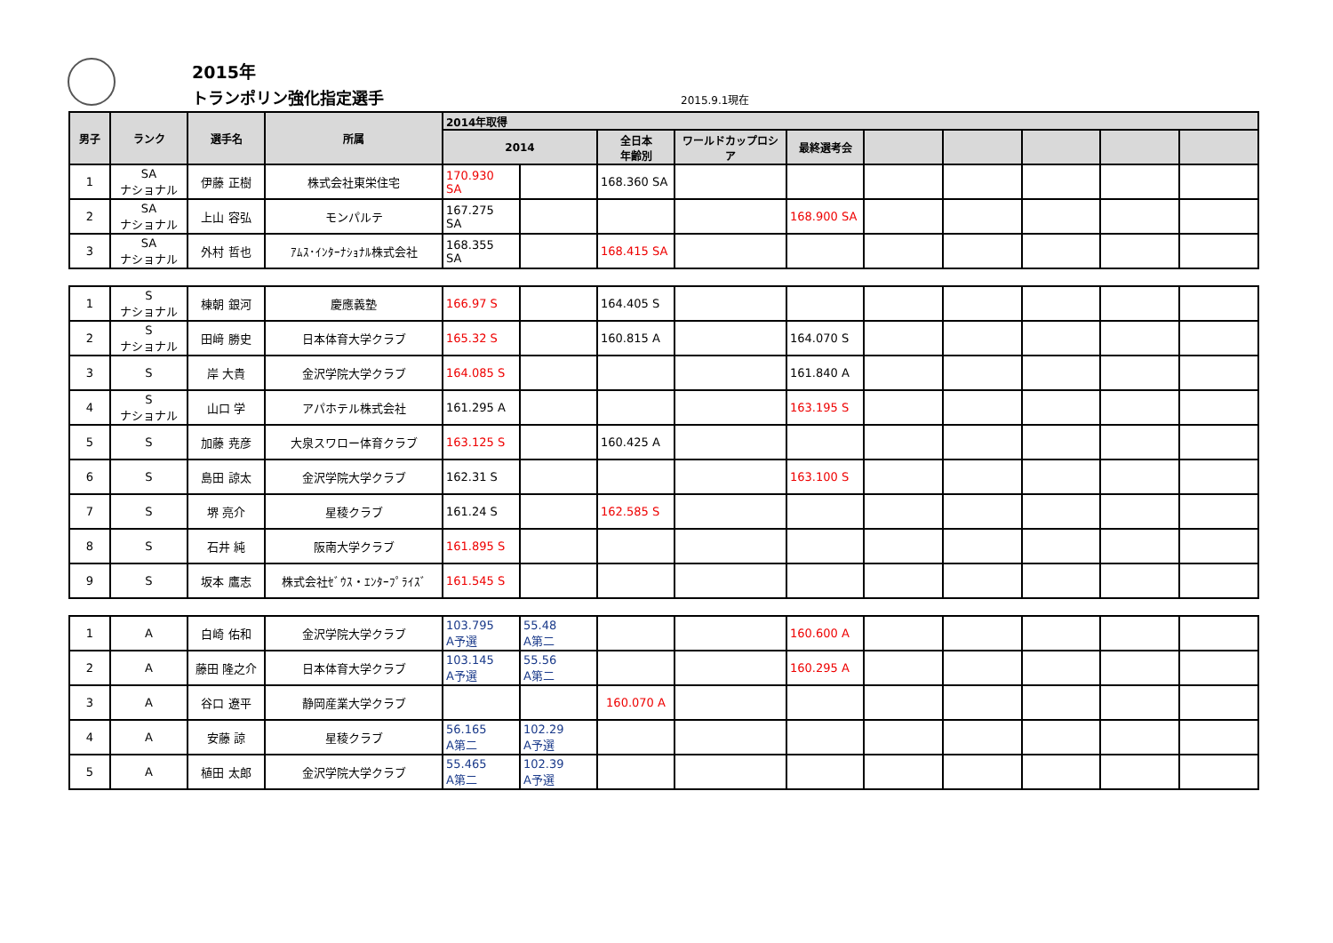2015年
トランポリン強化指定選手 2015.9.1現在
| 男子 | ランク | 選手名 | 所属 | 2014年取得 | | | | | | | | | |
| --- | --- | --- | --- | --- | --- | --- | --- | --- | --- | --- | --- | --- | --- |
| | | | | 2014 | | 全日本 年齢別 | ワールドカップロシア | 最終選考会 | | | | | |
| 1 | SA ナショナル | 伊藤 正樹 | 株式会社東栄住宅 | 170.930 SA | | 168.360 SA | | | | | | | |
| 2 | SA ナショナル | 上山 容弘 | モンパルテ | 167.275 SA | | | | 168.900 SA | | | | | |
| 3 | SA ナショナル | 外村 哲也 | ｱﾑｽ･ｲﾝﾀｰﾅｼｮﾅﾙ株式会社 | 168.355 SA | | 168.415 SA | | | | | | | |
| 1 | S ナショナル | 棟朝 銀河 | 慶應義塾 | 166.97 S | | 164.405 S | | | | | | | |
| 2 | S ナショナル | 田﨑 勝史 | 日本体育大学クラブ | 165.32 S | | 160.815 A | | 164.070 S | | | | | |
| 3 | S | 岸 大貴 | 金沢学院大学クラブ | 164.085 S | | | | 161.840 A | | | | | |
| 4 | S ナショナル | 山口 学 | アパホテル株式会社 | 161.295 A | | | | 163.195 S | | | | | |
| 5 | S | 加藤 尭彦 | 大泉スワロー体育クラブ | 163.125 S | | 160.425 A | | | | | | | |
| 6 | S | 島田 諒太 | 金沢学院大学クラブ | 162.31 S | | | | 163.100 S | | | | | |
| 7 | S | 堺 亮介 | 星稜クラブ | 161.24 S | | 162.585 S | | | | | | | |
| 8 | S | 石井 純 | 阪南大学クラブ | 161.895 S | | | | | | | | | |
| 9 | S | 坂本 鷹志 | 株式会社ｾﾞｳｽ・ｴﾝﾀｰﾌﾟﾗｲｽﾞ | 161.545 S | | | | | | | | | |
| 1 | A | 白崎 佑和 | 金沢学院大学クラブ | 103.795 A予選 | 55.48 A第二 | | | 160.600 A | | | | | |
| 2 | A | 藤田 隆之介 | 日本体育大学クラブ | 103.145 A予選 | 55.56 A第二 | | | 160.295 A | | | | | |
| 3 | A | 谷口 遼平 | 静岡産業大学クラブ | | | 160.070 A | | | | | | | |
| 4 | A | 安藤 諒 | 星稜クラブ | 56.165 A第二 | 102.29 A予選 | | | | | | | | |
| 5 | A | 植田 太郎 | 金沢学院大学クラブ | 55.465 A第二 | 102.39 A予選 | | | | | | | | |